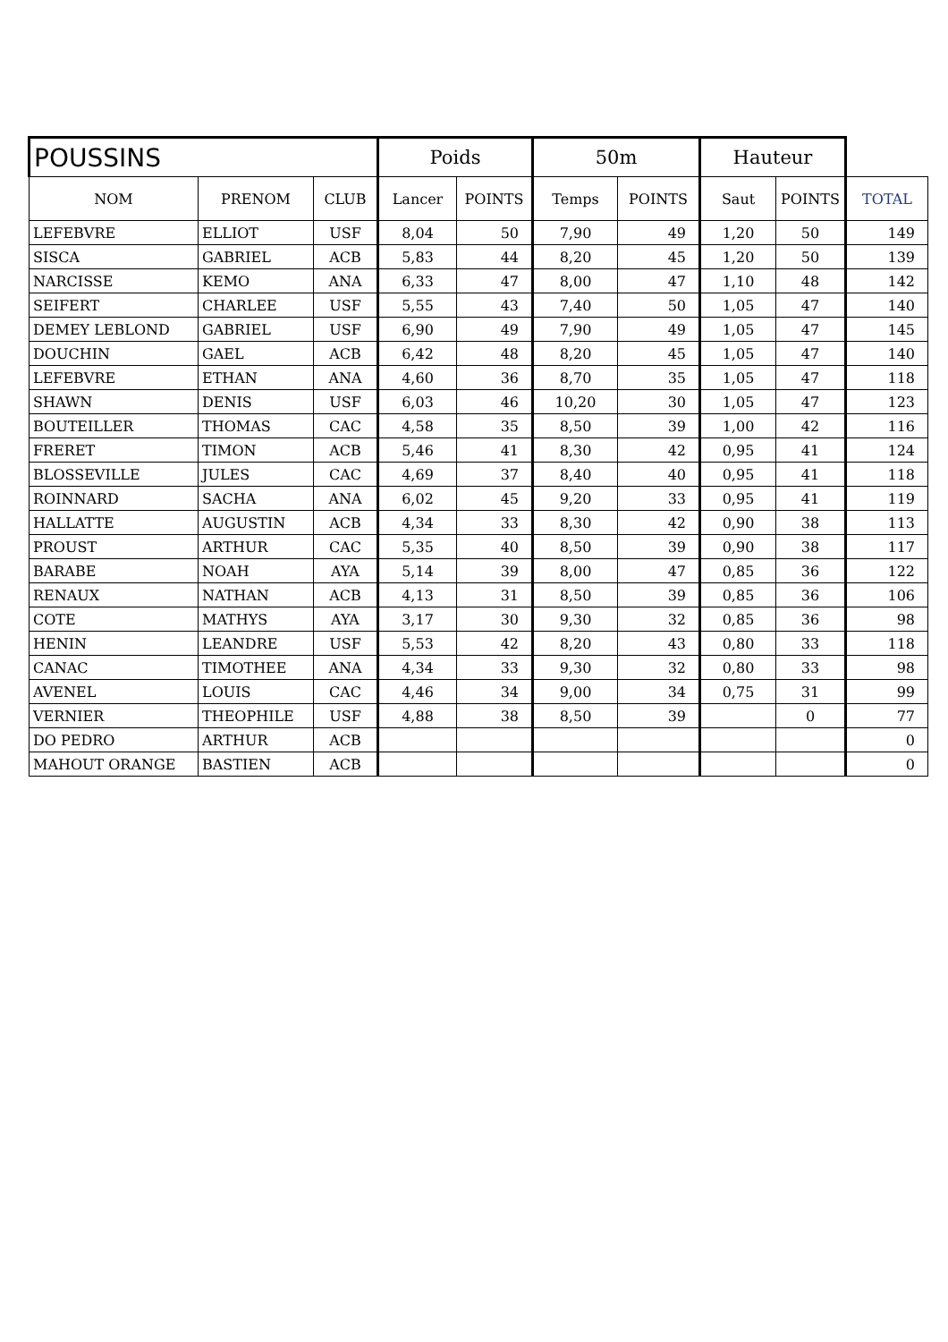| POUSSINS | | | Poids | | 50m | | Hauteur | | |
| --- | --- | --- | --- | --- | --- | --- | --- | --- | --- |
| NOM | PRENOM | CLUB | Lancer | POINTS | Temps | POINTS | Saut | POINTS | TOTAL |
| LEFEBVRE | ELLIOT | USF | 8,04 | 50 | 7,90 | 49 | 1,20 | 50 | 149 |
| SISCA | GABRIEL | ACB | 5,83 | 44 | 8,20 | 45 | 1,20 | 50 | 139 |
| NARCISSE | KEMO | ANA | 6,33 | 47 | 8,00 | 47 | 1,10 | 48 | 142 |
| SEIFERT | CHARLEE | USF | 5,55 | 43 | 7,40 | 50 | 1,05 | 47 | 140 |
| DEMEY LEBLOND | GABRIEL | USF | 6,90 | 49 | 7,90 | 49 | 1,05 | 47 | 145 |
| DOUCHIN | GAEL | ACB | 6,42 | 48 | 8,20 | 45 | 1,05 | 47 | 140 |
| LEFEBVRE | ETHAN | ANA | 4,60 | 36 | 8,70 | 35 | 1,05 | 47 | 118 |
| SHAWN | DENIS | USF | 6,03 | 46 | 10,20 | 30 | 1,05 | 47 | 123 |
| BOUTEILLER | THOMAS | CAC | 4,58 | 35 | 8,50 | 39 | 1,00 | 42 | 116 |
| FRERET | TIMON | ACB | 5,46 | 41 | 8,30 | 42 | 0,95 | 41 | 124 |
| BLOSSEVILLE | JULES | CAC | 4,69 | 37 | 8,40 | 40 | 0,95 | 41 | 118 |
| ROINNARD | SACHA | ANA | 6,02 | 45 | 9,20 | 33 | 0,95 | 41 | 119 |
| HALLATTE | AUGUSTIN | ACB | 4,34 | 33 | 8,30 | 42 | 0,90 | 38 | 113 |
| PROUST | ARTHUR | CAC | 5,35 | 40 | 8,50 | 39 | 0,90 | 38 | 117 |
| BARABE | NOAH | AYA | 5,14 | 39 | 8,00 | 47 | 0,85 | 36 | 122 |
| RENAUX | NATHAN | ACB | 4,13 | 31 | 8,50 | 39 | 0,85 | 36 | 106 |
| COTE | MATHYS | AYA | 3,17 | 30 | 9,30 | 32 | 0,85 | 36 | 98 |
| HENIN | LEANDRE | USF | 5,53 | 42 | 8,20 | 43 | 0,80 | 33 | 118 |
| CANAC | TIMOTHEE | ANA | 4,34 | 33 | 9,30 | 32 | 0,80 | 33 | 98 |
| AVENEL | LOUIS | CAC | 4,46 | 34 | 9,00 | 34 | 0,75 | 31 | 99 |
| VERNIER | THEOPHILE | USF | 4,88 | 38 | 8,50 | 39 | | 0 | 77 |
| DO PEDRO | ARTHUR | ACB | | | | | | | 0 |
| MAHOUT ORANGE | BASTIEN | ACB | | | | | | | 0 |